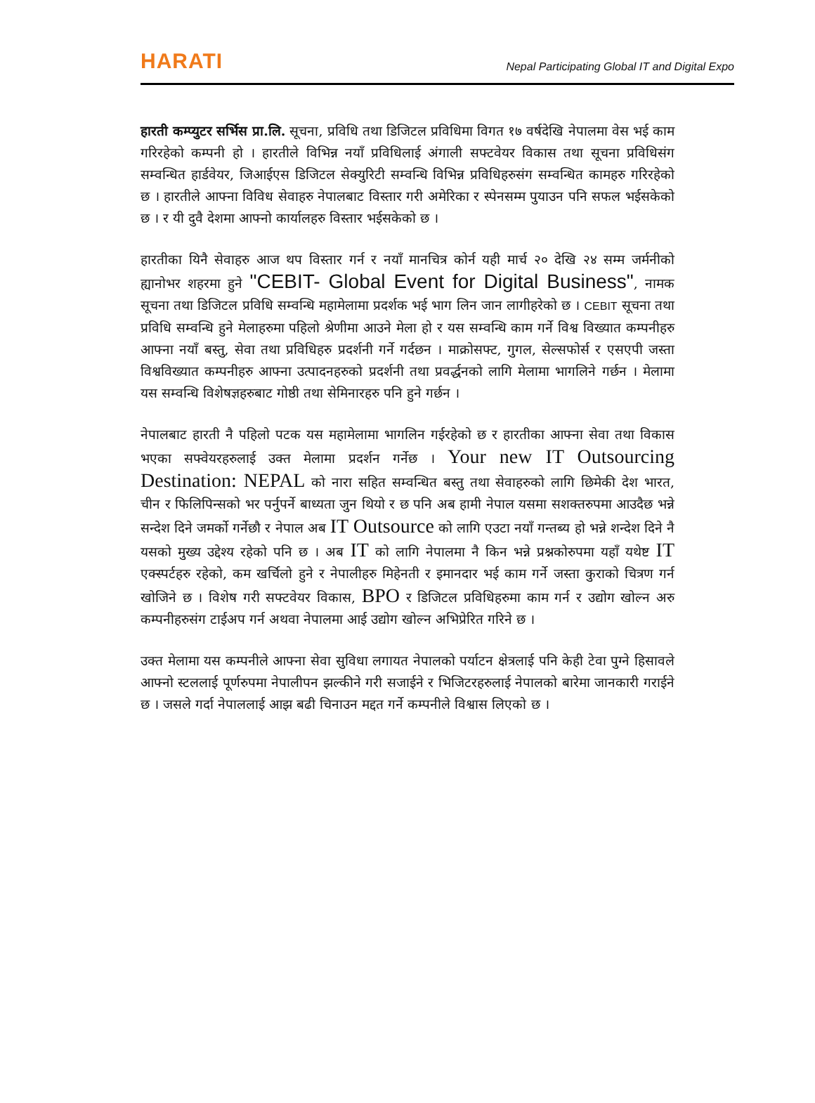HARATI Nepal Participating Global IT and Digital Expo
हारती कम्प्युटर सर्भिस प्रा.लि. सूचना, प्रविधि तथा डिजिटल प्रविधिमा विगत १७ वर्षदेखि नेपालमा वेस भई काम गरिरहेको कम्पनी हो । हारतीले विभिन्न नयाँ प्रविधिलाई अंगाली सफ्टवेयर विकास तथा सूचना प्रविधिसंग सम्वन्धित हार्डवेयर, जिआईएस डिजिटल सेक्युरिटी सम्वन्धि विभिन्न प्रविधिहरुसंग सम्वन्धित कामहरु गरिरहेको छ । हारतीले आफ्ना विविध सेवाहरु नेपालबाट विस्तार गरी अमेरिका र स्पेनसम्म पुयाउन पनि सफल भईसकेको छ । र यी दुवै देशमा आफ्नो कार्यालहरु विस्तार भईसकेको छ ।
हारतीका यिनै सेवाहरु आज थप विस्तार गर्न र नयाँ मानचित्र कोर्न यही मार्च २० देखि २४ सम्म जर्मनीको ह्यानोभर शहरमा हुने "CEBIT- Global Event for Digital Business", नामक सूचना तथा डिजिटल प्रविधि सम्वन्धि महामेलामा प्रदर्शक भई भाग लिन जान लागीहरेको छ । CEBIT सूचना तथा प्रविधि सम्वन्धि हुने मेलाहरुमा पहिलो श्रेणीमा आउने मेला हो र यस सम्वन्धि काम गर्ने विश्व विख्यात कम्पनीहरु आफ्ना नयाँ बस्तु, सेवा तथा प्रविधिहरु प्रदर्शनी गर्ने गर्दछन । माक्रोसफ्ट, गुगल, सेल्सफोर्स र एसएपी जस्ता विश्वविख्यात कम्पनीहरु आफ्ना उत्पादनहरुको प्रदर्शनी तथा प्रवर्द्धनको लागि मेलामा भागलिने गर्छन । मेलामा यस सम्वन्धि विशेषज्ञहरुबाट गोष्ठी तथा सेमिनारहरु पनि हुने गर्छन ।
नेपालबाट हारती नै पहिलो पटक यस महामेलामा भागलिन गईरहेको छ र हारतीका आफ्ना सेवा तथा विकास भएका सफ्वेयरहरुलाई उक्त मेलामा प्रदर्शन गर्नेछ । Your new IT Outsourcing Destination: NEPAL को नारा सहित सम्वन्धित बस्तु तथा सेवाहरुको लागि छिमेकी देश भारत, चीन र फिलिपिन्सको भर पर्नुपर्ने बाध्यता जुन थियो र छ पनि अब हामी नेपाल यसमा सशक्तरुपमा आउदैछ भन्ने सन्देश दिने जमर्को गर्नेछौ र नेपाल अब IT Outsource को लागि एउटा नयाँ गन्तब्य हो भन्ने शन्देश दिने नै यसको मुख्य उद्देश्य रहेको पनि छ । अब IT को लागि नेपालमा नै किन भन्ने प्रश्नकोरुपमा यहाँ यथेष्ट IT एक्स्पर्टहरु रहेको, कम खर्चिलो हुने र नेपालीहरु मिहेनती र इमानदार भई काम गर्ने जस्ता कुराको चित्रण गर्न खोजिने छ । विशेष गरी सफ्टवेयर विकास, BPO र डिजिटल प्रविधिहरुमा काम गर्न र उद्योग खोल्न अरु कम्पनीहरुसंग टाईअप गर्न अथवा नेपालमा आई उद्योग खोल्न अभिप्रेरित गरिने छ ।
उक्त मेलामा यस कम्पनीले आफ्ना सेवा सुविधा लगायत नेपालको पर्याटन क्षेत्रलाई पनि केही टेवा पुग्ने हिसावले आफ्नो स्टललाई पूर्णरुपमा नेपालीपन झल्कीने गरी सजाईने र भिजिटरहरुलाई नेपालको बारेमा जानकारी गराईने छ । जसले गर्दा नेपाललाई आझ बढी चिनाउन मद्दत गर्ने कम्पनीले विश्वास लिएको छ ।